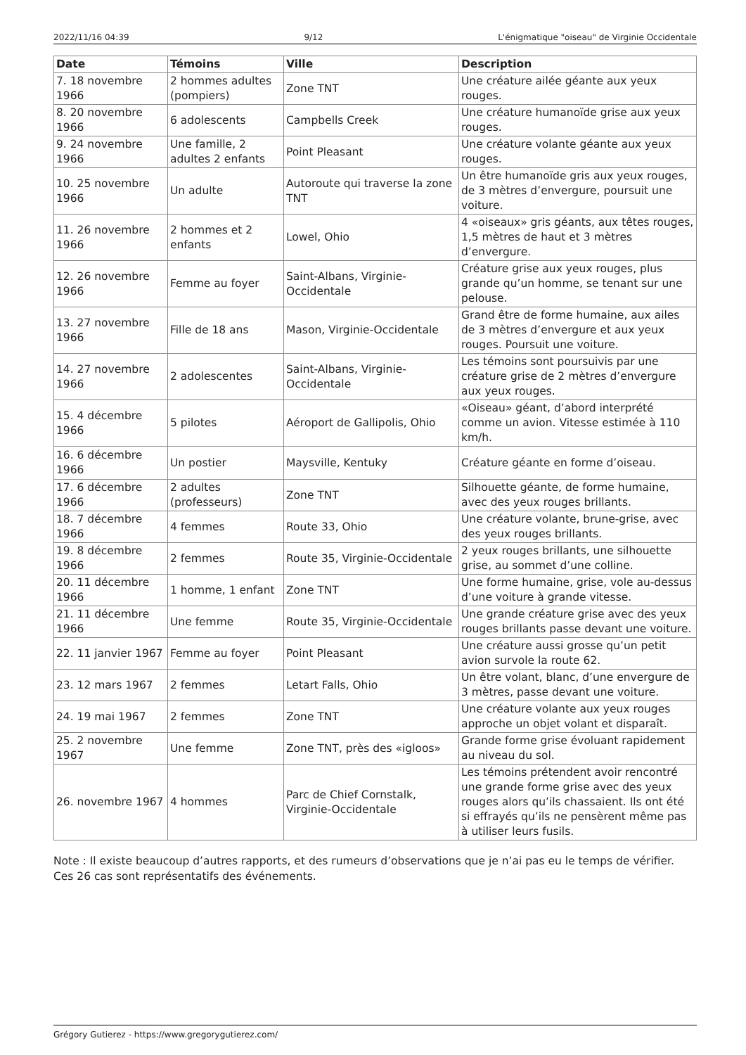2022/11/16 04:39 9/12 L'énigmatique "oiseau" de Virginie Occidentale
| Date | Témoins | Ville | Description |
| --- | --- | --- | --- |
| 7. 18 novembre 1966 | 2 hommes adultes (pompiers) | Zone TNT | Une créature ailée géante aux yeux rouges. |
| 8. 20 novembre 1966 | 6 adolescents | Campbells Creek | Une créature humanoïde grise aux yeux rouges. |
| 9. 24 novembre 1966 | Une famille, 2 adultes 2 enfants | Point Pleasant | Une créature volante géante aux yeux rouges. |
| 10. 25 novembre 1966 | Un adulte | Autoroute qui traverse la zone TNT | Un être humanoïde gris aux yeux rouges, de 3 mètres d’envergure, poursuit une voiture. |
| 11. 26 novembre 1966 | 2 hommes et 2 enfants | Lowel, Ohio | 4 «oiseaux» gris géants, aux têtes rouges, 1,5 mètres de haut et 3 mètres d’envergure. |
| 12. 26 novembre 1966 | Femme au foyer | Saint-Albans, Virginie-Occidentale | Créature grise aux yeux rouges, plus grande qu’un homme, se tenant sur une pelouse. |
| 13. 27 novembre 1966 | Fille de 18 ans | Mason, Virginie-Occidentale | Grand être de forme humaine, aux ailes de 3 mètres d’envergure et aux yeux rouges. Poursuit une voiture. |
| 14. 27 novembre 1966 | 2 adolescentes | Saint-Albans, Virginie-Occidentale | Les témoins sont poursuivis par une créature grise de 2 mètres d’envergure aux yeux rouges. |
| 15. 4 décembre 1966 | 5 pilotes | Aéroport de Gallipolis, Ohio | «Oiseau» géant, d’abord interprété comme un avion. Vitesse estimée à 110 km/h. |
| 16. 6 décembre 1966 | Un postier | Maysville, Kentuky | Créature géante en forme d’oiseau. |
| 17. 6 décembre 1966 | 2 adultes (professeurs) | Zone TNT | Silhouette géante, de forme humaine, avec des yeux rouges brillants. |
| 18. 7 décembre 1966 | 4 femmes | Route 33, Ohio | Une créature volante, brune-grise, avec des yeux rouges brillants. |
| 19. 8 décembre 1966 | 2 femmes | Route 35, Virginie-Occidentale | 2 yeux rouges brillants, une silhouette grise, au sommet d’une colline. |
| 20. 11 décembre 1966 | 1 homme, 1 enfant | Zone TNT | Une forme humaine, grise, vole au-dessus d’une voiture à grande vitesse. |
| 21. 11 décembre 1966 | Une femme | Route 35, Virginie-Occidentale | Une grande créature grise avec des yeux rouges brillants passe devant une voiture. |
| 22. 11 janvier 1967 | Femme au foyer | Point Pleasant | Une créature aussi grosse qu’un petit avion survole la route 62. |
| 23. 12 mars 1967 | 2 femmes | Letart Falls, Ohio | Un être volant, blanc, d’une envergure de 3 mètres, passe devant une voiture. |
| 24. 19 mai 1967 | 2 femmes | Zone TNT | Une créature volante aux yeux rouges approche un objet volant et disparaît. |
| 25. 2 novembre 1967 | Une femme | Zone TNT, près des «igloos» | Grande forme grise évoluant rapidement au niveau du sol. |
| 26. novembre 1967 | 4 hommes | Parc de Chief Cornstalk, Virginie-Occidentale | Les témoins prétendent avoir rencontré une grande forme grise avec des yeux rouges alors qu’ils chassaient. Ils ont été si effrayés qu’ils ne pensèrent même pas à utiliser leurs fusils. |
Note : Il existe beaucoup d’autres rapports, et des rumeurs d’observations que je n’ai pas eu le temps de vérifier. Ces 26 cas sont représentatifs des événements.
Grégory Gutierez - https://www.gregorygutierez.com/